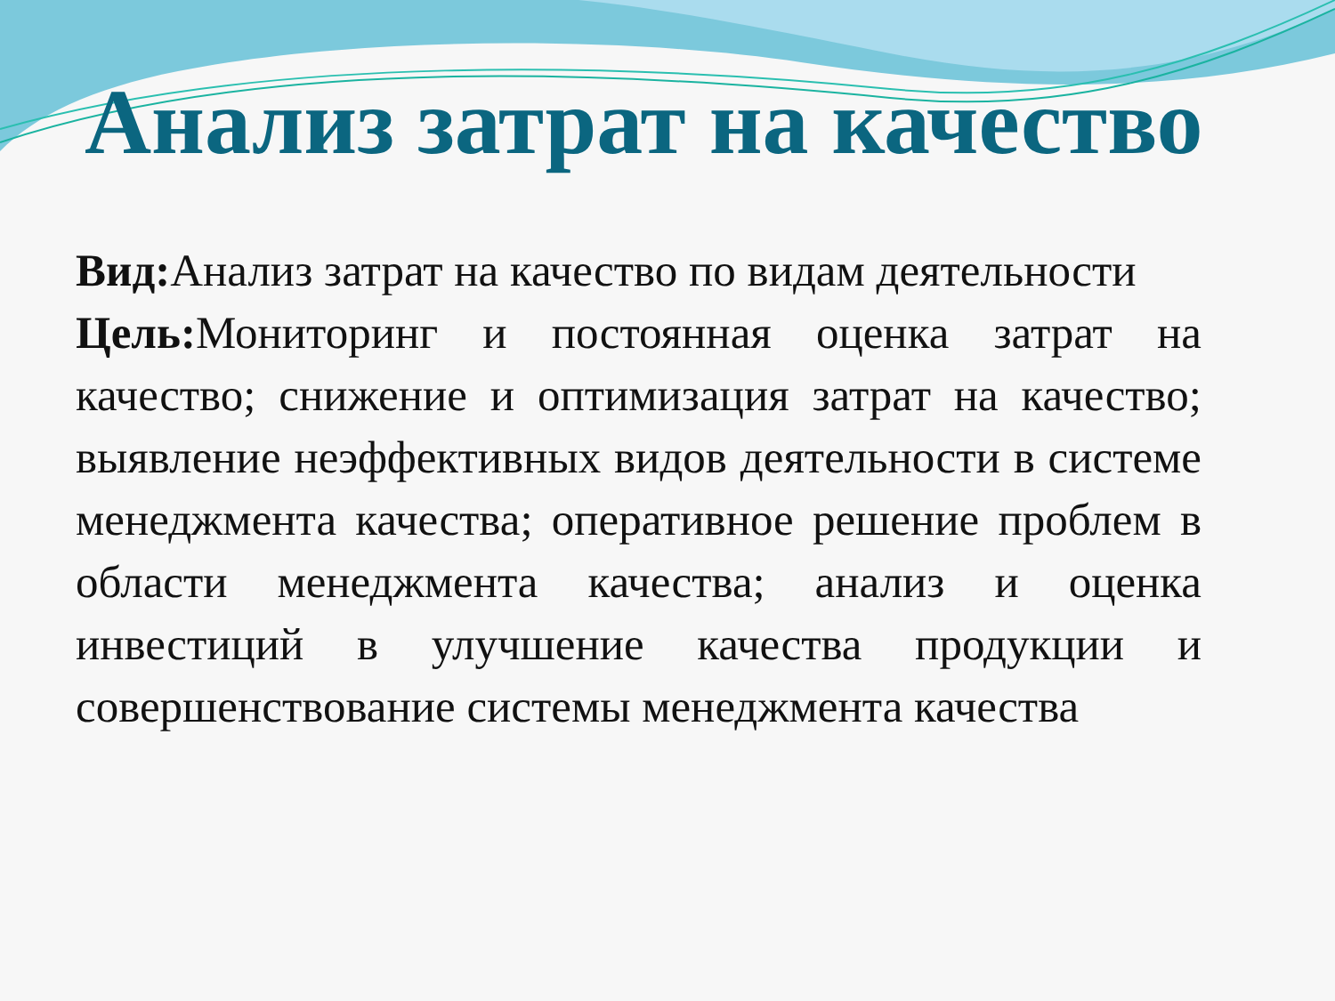Анализ затрат на качество
Вид: Анализ затрат на качество по видам деятельности
Цель: Мониторинг и постоянная оценка затрат на качество; снижение и оптимизация затрат на качество; выявление неэффективных видов деятельности в системе менеджмента качества; оперативное решение проблем в области менеджмента качества; анализ и оценка инвестиций в улучшение качества продукции и совершенствование системы менеджмента качества